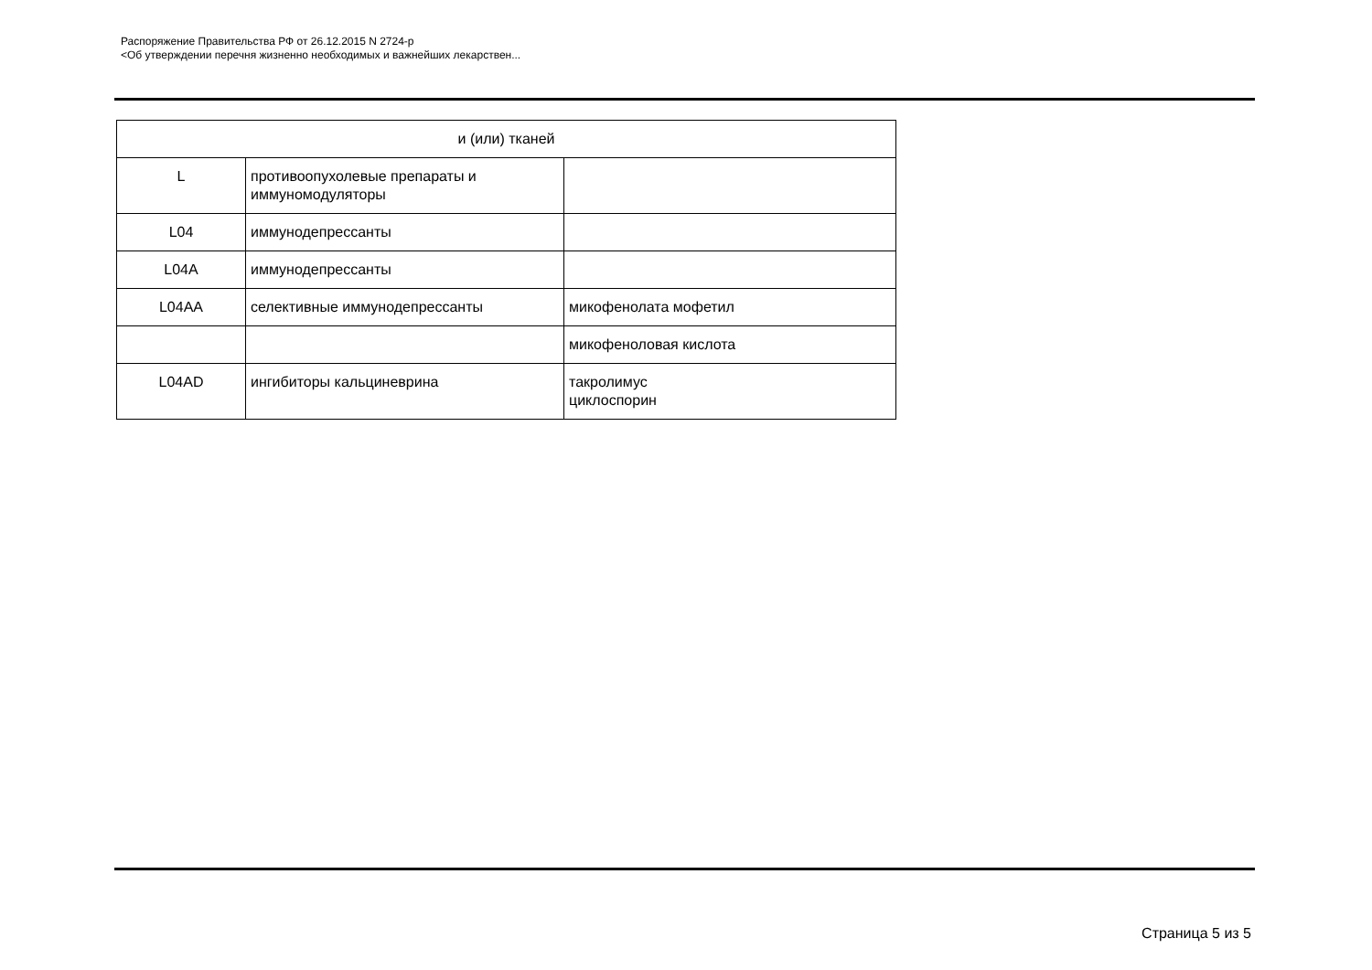Распоряжение Правительства РФ от 26.12.2015 N 2724-р
<Об утверждении перечня жизненно необходимых и важнейших лекарствен...
| и (или) тканей | | |
| L | противоопухолевые препараты и иммуномодуляторы | |
| L04 | иммунодепрессанты | |
| L04A | иммунодепрессанты | |
| L04AA | селективные иммунодепрессанты | микофенолата мофетил |
| | | микофеноловая кислота |
| L04AD | ингибиторы кальциневрина | такролимус циклоспорин |
Страница 5 из 5